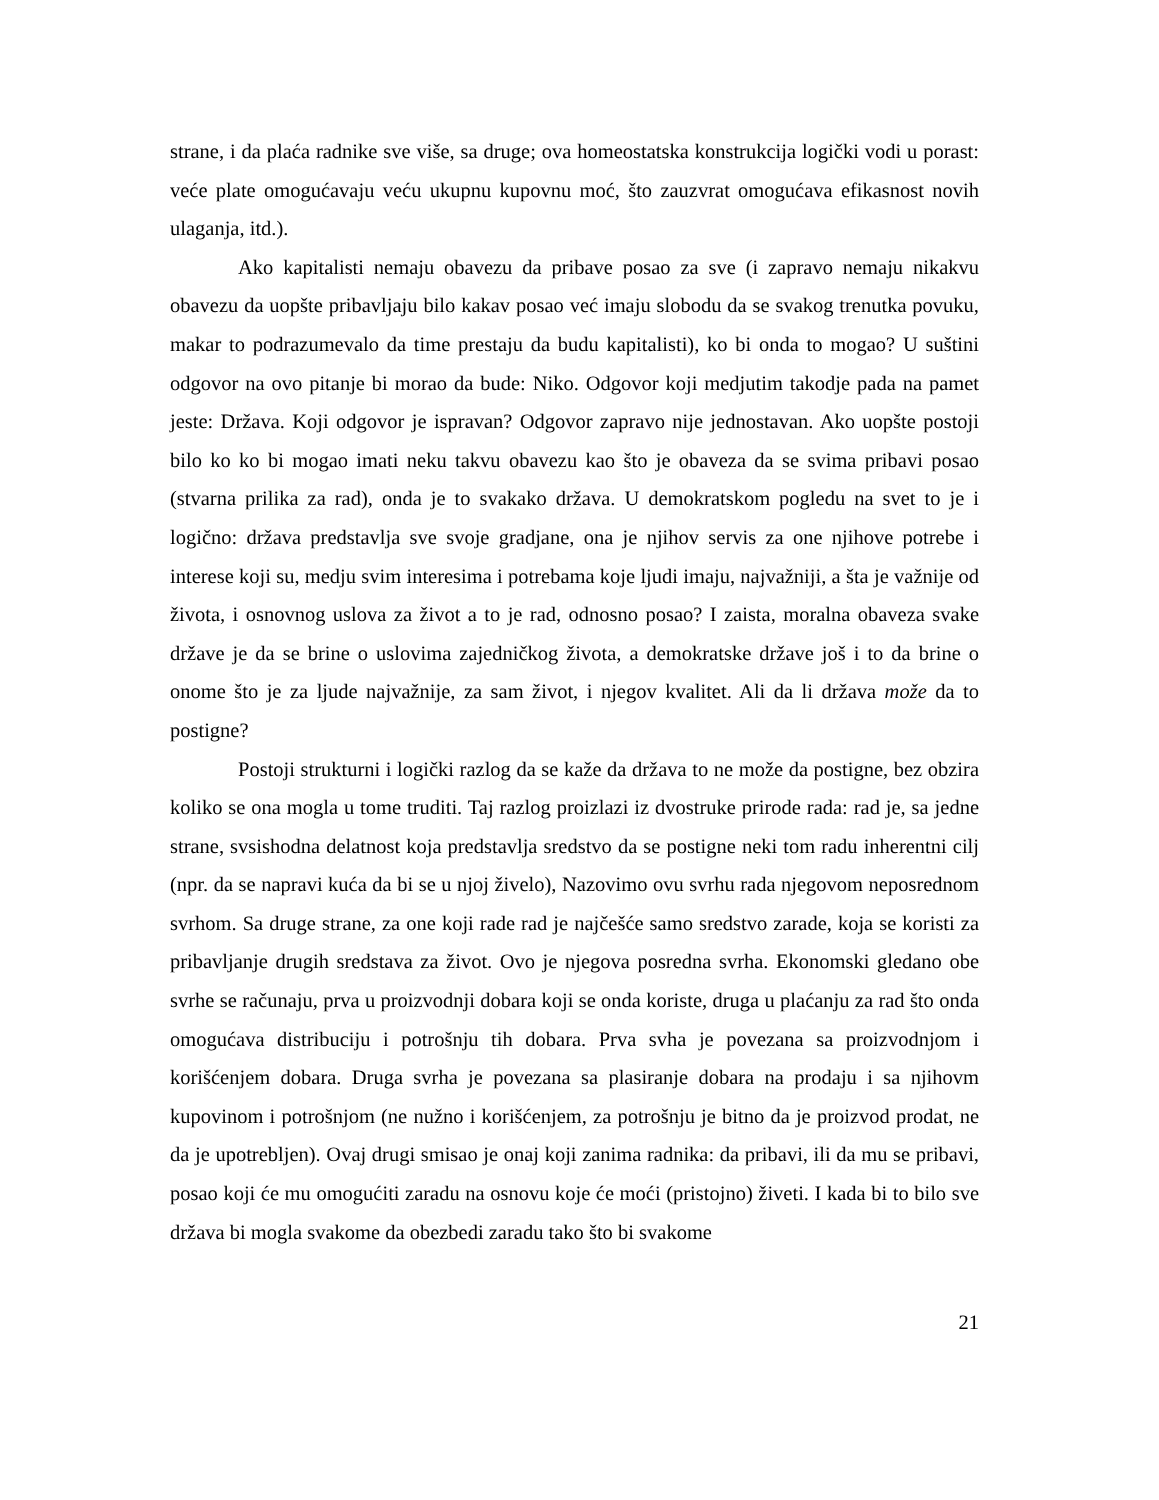strane, i da plaća radnike sve više, sa druge; ova homeostatska konstrukcija logički vodi u porast: veće plate omogućavaju veću ukupnu kupovnu moć, što zauzvrat omogućava efikasnost novih ulaganja, itd.).
Ako kapitalisti nemaju obavezu da pribave posao za sve (i zapravo nemaju nikakvu obavezu da uopšte pribavljaju bilo kakav posao već imaju slobodu da se svakog trenutka povuku, makar to podrazumevalo da time prestaju da budu kapitalisti), ko bi onda to mogao? U suštini odgovor na ovo pitanje bi morao da bude: Niko. Odgovor koji medjutim takodje pada na pamet jeste: Država. Koji odgovor je ispravan? Odgovor zapravo nije jednostavan. Ako uopšte postoji bilo ko ko bi mogao imati neku takvu obavezu kao što je obaveza da se svima pribavi posao (stvarna prilika za rad), onda je to svakako država. U demokratskom pogledu na svet to je i logično: država predstavlja sve svoje gradjane, ona je njihov servis za one njihove potrebe i interese koji su, medju svim interesima i potrebama koje ljudi imaju, najvažniji, a šta je važnije od života, i osnovnog uslova za život a to je rad, odnosno posao? I zaista, moralna obaveza svake države je da se brine o uslovima zajedničkog života, a demokratske države još i to da brine o onome što je za ljude najvažnije, za sam život, i njegov kvalitet. Ali da li država može da to postigne?
Postoji strukturni i logički razlog da se kaže da država to ne može da postigne, bez obzira koliko se ona mogla u tome truditi. Taj razlog proizlazi iz dvostruke prirode rada: rad je, sa jedne strane, svsishodna delatnost koja predstavlja sredstvo da se postigne neki tom radu inherentni cilj (npr. da se napravi kuća da bi se u njoj živelo), Nazovimo ovu svrhu rada njegovom neposrednom svrhom. Sa druge strane, za one koji rade rad je najčešće samo sredstvo zarade, koja se koristi za pribavljanje drugih sredstava za život. Ovo je njegova posredna svrha. Ekonomski gledano obe svrhe se računaju, prva u proizvodnji dobara koji se onda koriste, druga u plaćanju za rad što onda omogućava distribuciju i potrošnju tih dobara. Prva svha je povezana sa proizvodnjom i korišćenjem dobara. Druga svrha je povezana sa plasiranje dobara na prodaju i sa njihovm kupovinom i potrošnjom (ne nužno i korišćenjem, za potrošnju je bitno da je proizvod prodat, ne da je upotrebljen). Ovaj drugi smisao je onaj koji zanima radnika: da pribavi, ili da mu se pribavi, posao koji će mu omogućiti zaradu na osnovu koje će moći (pristojno) živeti. I kada bi to bilo sve država bi mogla svakome da obezbedi zaradu tako što bi svakome
21